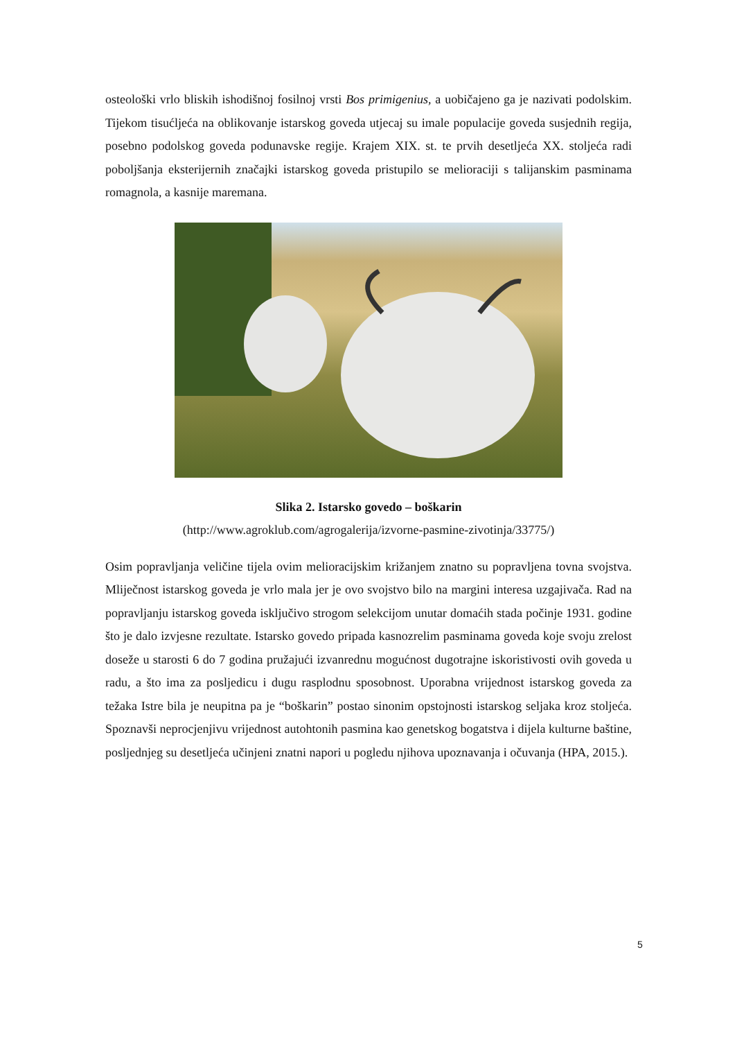osteološki vrlo bliskih ishodišnoj fosilnoj vrsti Bos primigenius, a uobičajeno ga je nazivati podolskim. Tijekom tisućljeća na oblikovanje istarskog goveda utjecaj su imale populacije goveda susjednih regija, posebno podolskog goveda podunavske regije. Krajem XIX. st. te prvih desetljeća XX. stoljeća radi poboljšanja eksterijernih značajki istarskog goveda pristupilo se melioraciji s talijanskim pasminama romagnola, a kasnije maremana.
Slika 2. Istarsko govedo – boškarin
(http://www.agroklub.com/agrogalerija/izvorne-pasmine-zivotinja/33775/)
Osim popravljanja veličine tijela ovim melioracijskim križanjem znatno su popravljena tovna svojstva. Mliječnost istarskog goveda je vrlo mala jer je ovo svojstvo bilo na margini interesa uzgajivača. Rad na popravljanju istarskog goveda isključivo strogom selekcijom unutar domaćih stada počinje 1931. godine što je dalo izvjesne rezultate. Istarsko govedo pripada kasnozrelim pasminama goveda koje svoju zrelost doseže u starosti 6 do 7 godina pružajući izvanrednu mogućnost dugotrajne iskoristivosti ovih goveda u radu, a što ima za posljedicu i dugu rasplodnu sposobnost. Uporabna vrijednost istarskog goveda za težaka Istre bila je neupitna pa je “boškarin” postao sinonim opstojnosti istarskog seljaka kroz stoljeća. Spoznavši neprocjenjivu vrijednost autohtonih pasmina kao genetskog bogatstva i dijela kulturne baštine, posljednjeg su desetljeća učinjeni znatni napori u pogledu njihova upoznavanja i očuvanja (HPA, 2015.).
5